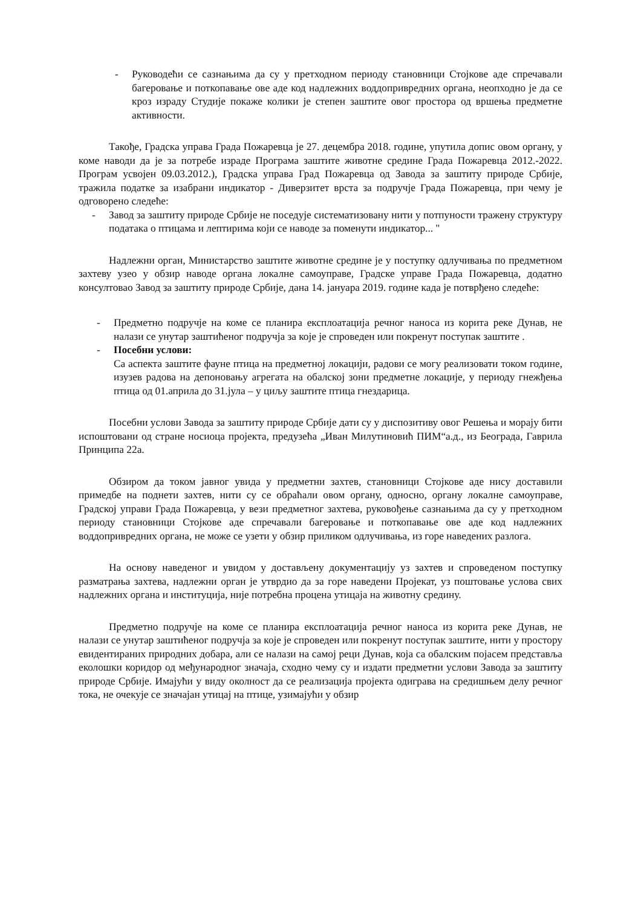- Руководећи се сазнањима да су у претходном периоду становници Стојкове аде спречавали багеровање и поткопавање ове аде код надлежних воддопривредних органа, неопходно је да се кроз израду Студије покаже колики је степен заштите овог простора од вршења предметне активности.
Такође, Градска управа Града Пожаревца је 27. децембра 2018. године, упутила допис овом органу, у коме наводи да је за потребе израде Програма заштите животне средине Града Пожаревца 2012.-2022. Програм усвојен 09.03.2012.), Градска управа Град Пожаревца од Завода за заштиту природе Србије, тражила податке за изабрани индикатор - Диверзитет врста за подручје Града Пожаревца, при чему је одговорено следеће:
- Завод за заштиту природе Србије не поседује систематизовану нити у потпуности тражену структуру података о птицама и лептирима који се наводе за поменути индикатор... "
Надлежни орган, Министарство заштите животне средине је у поступку одлучивања по предметном захтеву узео у обзир наводе органа локалне самоуправе, Градске управе Града Пожаревца, додатно консултовао Завод за заштиту природе Србије, дана 14. јануара 2019. године када је потврђено следеће:
- Предметно подручје на коме се планира експлоатација речног наноса из корита реке Дунав, не налази се унутар заштићеног подручја за које је спроведен или покренут поступак заштите .
- Посебни услови:
Са аспекта заштите фауне птица на предметној локацији, радови се могу реализовати током године, изузев радова на депоновању агрегата на обалској зони предметне локације, у периоду гнежђења птица од 01.априла до 31.јула – у циљу заштите птица гнездарица.
Посебни услови Завода за заштиту природе Србије дати су у диспозитиву овог Решења и морају бити испоштовани од стране носиоца пројекта, предузећа „Иван Милутиновић ПИМ“а.д., из Београда, Гаврила Принципа 22а.
Обзиром да током јавног увида у предметни захтев, становници Стојкове аде нису доставили примедбе на поднети захтев, нити су се обраћали овом органу, односно, органу локалне самоуправе, Градској управи Града Пожаревца, у вези предметног захтева, руковођење сазнањима да су у претходном периоду становници Стојкове аде спречавали багеровање и поткопавање ове аде код надлежних воддопривредних органа, не може се узети у обзир приликом одлучивања, из горе наведених разлога.
На основу наведеног и увидом у достављену документацију уз захтев и спроведеном поступку разматрања захтева, надлежни орган је утврдио да за горе наведени Пројекат, уз поштовање услова свих надлежних органа и институција, није потребна процена утицаја на животну средину.
Предметно подручје на коме се планира експлоатација речног наноса из корита реке Дунав, не налази се унутар заштићеног подручја за које је спроведен или покренут поступак заштите, нити у простору евидентираних природних добара, али се налази на самој реци Дунав, која са обалским појасем представља еколошки коридор од међународног значаја, сходно чему су и издати предметни услови Завода за заштиту природе Србије. Имајући у виду околност да се реализација пројекта одиграва на средишњем делу речног тока, не очекује се значајан утицај на птице, узимајући у обзир